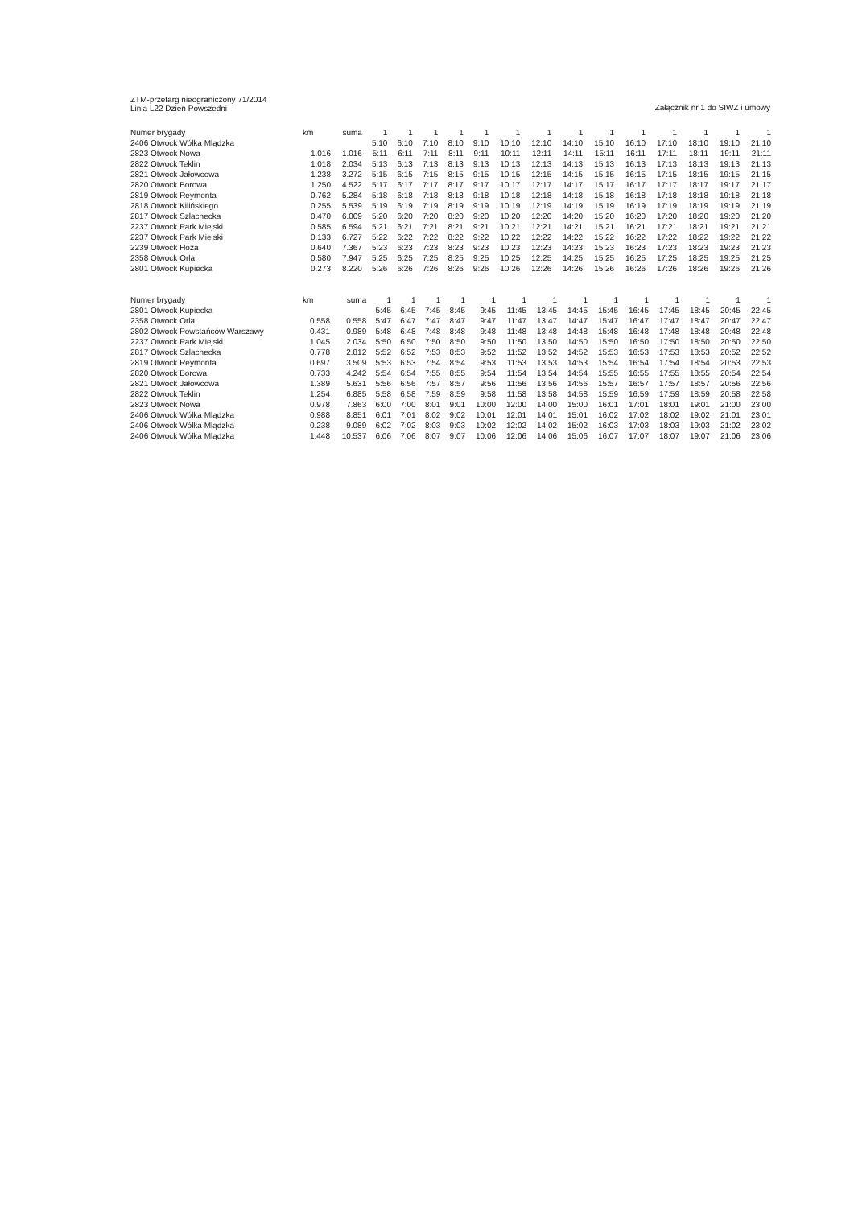ZTM-przetarg nieograniczony 71/2014
Linia L22 Dzień Powszedni
Załącznik nr 1 do SIWZ i umowy
| Numer brygady | km | suma | 1 | 1 | 1 | 1 | 1 | 1 | 1 | 1 | 1 | 1 | 1 | 1 | 1 | 1 |
| --- | --- | --- | --- | --- | --- | --- | --- | --- | --- | --- | --- | --- | --- | --- | --- | --- |
| 2406 Otwock Wólka Mlądzka | | | 5:10 | 6:10 | 7:10 | 8:10 | 9:10 | 10:10 | 12:10 | 14:10 | 15:10 | 16:10 | 17:10 | 18:10 | 19:10 | 21:10 |
| 2823 Otwock Nowa | 1.016 | 1.016 | 5:11 | 6:11 | 7:11 | 8:11 | 9:11 | 10:11 | 12:11 | 14:11 | 15:11 | 16:11 | 17:11 | 18:11 | 19:11 | 21:11 |
| 2822 Otwock Teklin | 1.018 | 2.034 | 5:13 | 6:13 | 7:13 | 8:13 | 9:13 | 10:13 | 12:13 | 14:13 | 15:13 | 16:13 | 17:13 | 18:13 | 19:13 | 21:13 |
| 2821 Otwock Jałowcowa | 1.238 | 3.272 | 5:15 | 6:15 | 7:15 | 8:15 | 9:15 | 10:15 | 12:15 | 14:15 | 15:15 | 16:15 | 17:15 | 18:15 | 19:15 | 21:15 |
| 2820 Otwock Borowa | 1.250 | 4.522 | 5:17 | 6:17 | 7:17 | 8:17 | 9:17 | 10:17 | 12:17 | 14:17 | 15:17 | 16:17 | 17:17 | 18:17 | 19:17 | 21:17 |
| 2819 Otwock Reymonta | 0.762 | 5.284 | 5:18 | 6:18 | 7:18 | 8:18 | 9:18 | 10:18 | 12:18 | 14:18 | 15:18 | 16:18 | 17:18 | 18:18 | 19:18 | 21:18 |
| 2818 Otwock Kilińskiego | 0.255 | 5.539 | 5:19 | 6:19 | 7:19 | 8:19 | 9:19 | 10:19 | 12:19 | 14:19 | 15:19 | 16:19 | 17:19 | 18:19 | 19:19 | 21:19 |
| 2817 Otwock Szlachecka | 0.470 | 6.009 | 5:20 | 6:20 | 7:20 | 8:20 | 9:20 | 10:20 | 12:20 | 14:20 | 15:20 | 16:20 | 17:20 | 18:20 | 19:20 | 21:20 |
| 2237 Otwock Park Miejski | 0.585 | 6.594 | 5:21 | 6:21 | 7:21 | 8:21 | 9:21 | 10:21 | 12:21 | 14:21 | 15:21 | 16:21 | 17:21 | 18:21 | 19:21 | 21:21 |
| 2237 Otwock Park Miejski | 0.133 | 6.727 | 5:22 | 6:22 | 7:22 | 8:22 | 9:22 | 10:22 | 12:22 | 14:22 | 15:22 | 16:22 | 17:22 | 18:22 | 19:22 | 21:22 |
| 2239 Otwock Hoża | 0.640 | 7.367 | 5:23 | 6:23 | 7:23 | 8:23 | 9:23 | 10:23 | 12:23 | 14:23 | 15:23 | 16:23 | 17:23 | 18:23 | 19:23 | 21:23 |
| 2358 Otwock Orla | 0.580 | 7.947 | 5:25 | 6:25 | 7:25 | 8:25 | 9:25 | 10:25 | 12:25 | 14:25 | 15:25 | 16:25 | 17:25 | 18:25 | 19:25 | 21:25 |
| 2801 Otwock Kupiecka | 0.273 | 8.220 | 5:26 | 6:26 | 7:26 | 8:26 | 9:26 | 10:26 | 12:26 | 14:26 | 15:26 | 16:26 | 17:26 | 18:26 | 19:26 | 21:26 |
| Numer brygady | km | suma | 1 | 1 | 1 | 1 | 1 | 1 | 1 | 1 | 1 | 1 | 1 | 1 | 1 | 1 |
| --- | --- | --- | --- | --- | --- | --- | --- | --- | --- | --- | --- | --- | --- | --- | --- | --- |
| 2801 Otwock Kupiecka | | | 5:45 | 6:45 | 7:45 | 8:45 | 9:45 | 11:45 | 13:45 | 14:45 | 15:45 | 16:45 | 17:45 | 18:45 | 20:45 | 22:45 |
| 2358 Otwock Orla | 0.558 | 0.558 | 5:47 | 6:47 | 7:47 | 8:47 | 9:47 | 11:47 | 13:47 | 14:47 | 15:47 | 16:47 | 17:47 | 18:47 | 20:47 | 22:47 |
| 2802 Otwock Powstańców Warszawy | 0.431 | 0.989 | 5:48 | 6:48 | 7:48 | 8:48 | 9:48 | 11:48 | 13:48 | 14:48 | 15:48 | 16:48 | 17:48 | 18:48 | 20:48 | 22:48 |
| 2237 Otwock Park Miejski | 1.045 | 2.034 | 5:50 | 6:50 | 7:50 | 8:50 | 9:50 | 11:50 | 13:50 | 14:50 | 15:50 | 16:50 | 17:50 | 18:50 | 20:50 | 22:50 |
| 2817 Otwock Szlachecka | 0.778 | 2.812 | 5:52 | 6:52 | 7:53 | 8:53 | 9:52 | 11:52 | 13:52 | 14:52 | 15:53 | 16:53 | 17:53 | 18:53 | 20:52 | 22:52 |
| 2819 Otwock Reymonta | 0.697 | 3.509 | 5:53 | 6:53 | 7:54 | 8:54 | 9:53 | 11:53 | 13:53 | 14:53 | 15:54 | 16:54 | 17:54 | 18:54 | 20:53 | 22:53 |
| 2820 Otwock Borowa | 0.733 | 4.242 | 5:54 | 6:54 | 7:55 | 8:55 | 9:54 | 11:54 | 13:54 | 14:54 | 15:55 | 16:55 | 17:55 | 18:55 | 20:54 | 22:54 |
| 2821 Otwock Jałowcowa | 1.389 | 5.631 | 5:56 | 6:56 | 7:57 | 8:57 | 9:56 | 11:56 | 13:56 | 14:56 | 15:57 | 16:57 | 17:57 | 18:57 | 20:56 | 22:56 |
| 2822 Otwock Teklin | 1.254 | 6.885 | 5:58 | 6:58 | 7:59 | 8:59 | 9:58 | 11:58 | 13:58 | 14:58 | 15:59 | 16:59 | 17:59 | 18:59 | 20:58 | 22:58 |
| 2823 Otwock Nowa | 0.978 | 7.863 | 6:00 | 7:00 | 8:01 | 9:01 | 10:00 | 12:00 | 14:00 | 15:00 | 16:01 | 17:01 | 18:01 | 19:01 | 21:00 | 23:00 |
| 2406 Otwock Wólka Mlądzka | 0.988 | 8.851 | 6:01 | 7:01 | 8:02 | 9:02 | 10:01 | 12:01 | 14:01 | 15:01 | 16:02 | 17:02 | 18:02 | 19:02 | 21:01 | 23:01 |
| 2406 Otwock Wólka Mlądzka | 0.238 | 9.089 | 6:02 | 7:02 | 8:03 | 9:03 | 10:02 | 12:02 | 14:02 | 15:02 | 16:03 | 17:03 | 18:03 | 19:03 | 21:02 | 23:02 |
| 2406 Otwock Wólka Mlądzka | 1.448 | 10.537 | 6:06 | 7:06 | 8:07 | 9:07 | 10:06 | 12:06 | 14:06 | 15:06 | 16:07 | 17:07 | 18:07 | 19:07 | 21:06 | 23:06 |